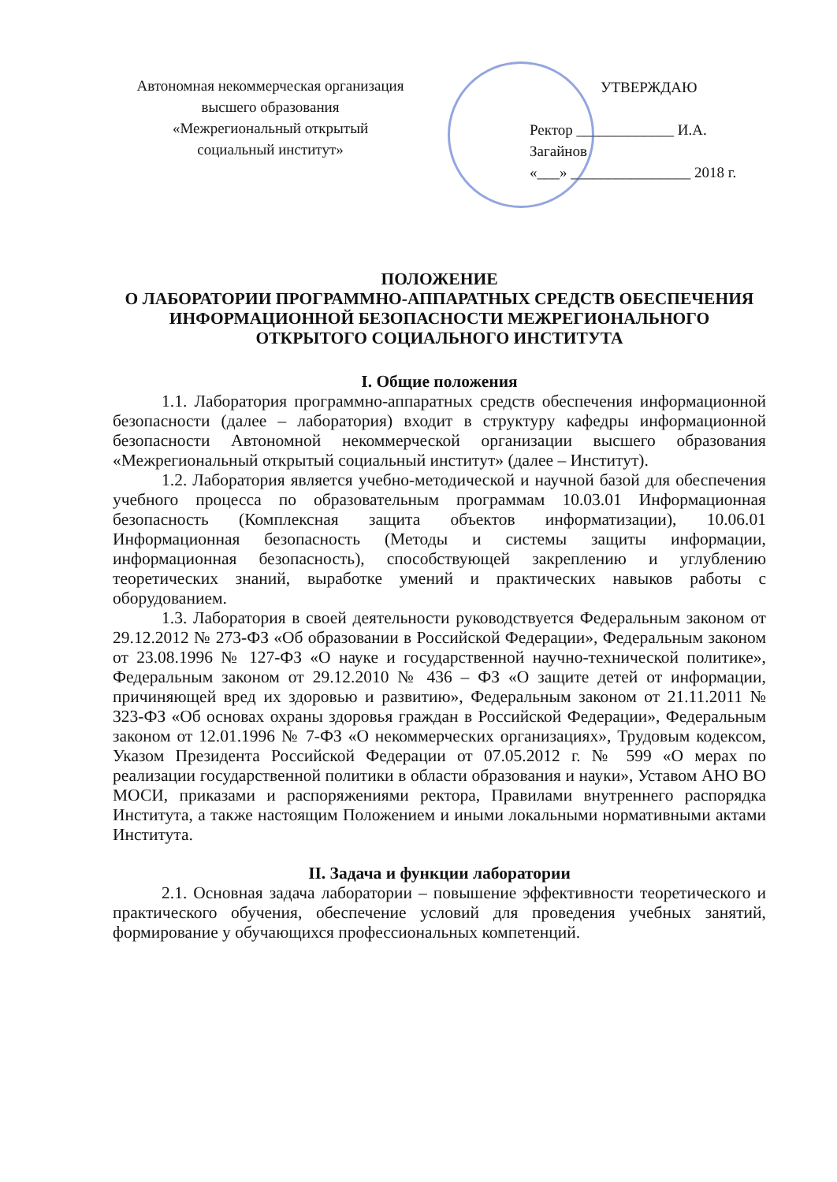Автономная некоммерческая организация
высшего образования
«Межрегиональный открытый
социальный институт»
УТВЕРЖДАЮ
Ректор _____________ И.А. Загайнов
«___» ________________ 2018 г.
ПОЛОЖЕНИЕ
О ЛАБОРАТОРИИ ПРОГРАММНО-АППАРАТНЫХ СРЕДСТВ ОБЕСПЕЧЕНИЯ ИНФОРМАЦИОННОЙ БЕЗОПАСНОСТИ МЕЖРЕГИОНАЛЬНОГО ОТКРЫТОГО СОЦИАЛЬНОГО ИНСТИТУТА
I. Общие положения
1.1. Лаборатория программно-аппаратных средств обеспечения информационной безопасности (далее – лаборатория) входит в структуру кафедры информационной безопасности Автономной некоммерческой организации высшего образования «Межрегиональный открытый социальный институт» (далее – Институт).
1.2. Лаборатория является учебно-методической и научной базой для обеспечения учебного процесса по образовательным программам 10.03.01 Информационная безопасность (Комплексная защита объектов информатизации), 10.06.01 Информационная безопасность (Методы и системы защиты информации, информационная безопасность), способствующей закреплению и углублению теоретических знаний, выработке умений и практических навыков работы с оборудованием.
1.3. Лаборатория в своей деятельности руководствуется Федеральным законом от 29.12.2012 № 273-ФЗ «Об образовании в Российской Федерации», Федеральным законом от 23.08.1996 № 127-ФЗ «О науке и государственной научно-технической политике», Федеральным законом от 29.12.2010 № 436 – ФЗ «О защите детей от информации, причиняющей вред их здоровью и развитию», Федеральным законом от 21.11.2011 № 323-ФЗ «Об основах охраны здоровья граждан в Российской Федерации», Федеральным законом от 12.01.1996 № 7-ФЗ «О некоммерческих организациях», Трудовым кодексом, Указом Президента Российской Федерации от 07.05.2012 г. № 599 «О мерах по реализации государственной политики в области образования и науки», Уставом АНО ВО МОСИ, приказами и распоряжениями ректора, Правилами внутреннего распорядка Института, а также настоящим Положением и иными локальными нормативными актами Института.
II. Задача и функции лаборатории
2.1. Основная задача лаборатории – повышение эффективности теоретического и практического обучения, обеспечение условий для проведения учебных занятий, формирование у обучающихся профессиональных компетенций.